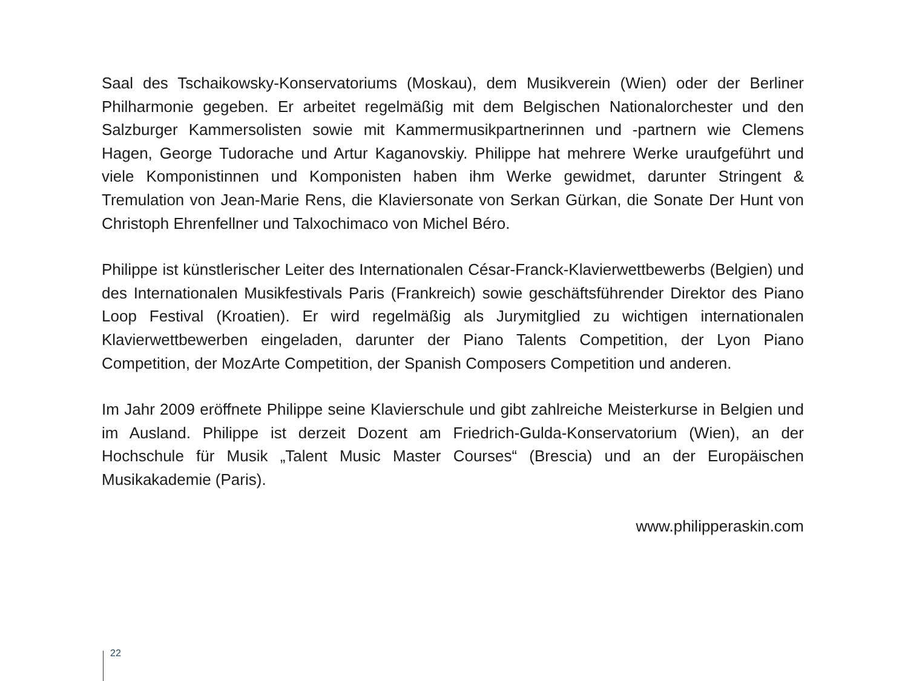Saal des Tschaikowsky-Konservatoriums (Moskau), dem Musikverein (Wien) oder der Berliner Philharmonie gegeben. Er arbeitet regelmäßig mit dem Belgischen National­orchester und den Salzburger Kammersolisten sowie mit Kammermusikpartnerinnen und -partnern wie Clemens Hagen, George Tudorache und Artur Kaganovskiy. Philippe hat mehrere Werke uraufgeführt und viele Komponistinnen und Komponisten haben ihm Werke gewidmet, darunter Stringent & Tremulation von Jean-Marie Rens, die Klaviersonate von Serkan Gürkan, die Sonate Der Hunt von Christoph Ehrenfellner und Talxochimaco von Michel Béro.
Philippe ist künstlerischer Leiter des Internationalen César-Franck-Klavierwettbewerbs (Belgien) und des Internationalen Musikfestivals Paris (Frankreich) sowie geschäfts­führender Direktor des Piano Loop Festival (Kroatien). Er wird regelmäßig als Jurymitglied zu wichtigen internationalen Klavierwettbewerben eingeladen, darunter der Piano Talents Competition, der Lyon Piano Competition, der MozArte Competition, der Spanish Composers Competition und anderen.
Im Jahr 2009 eröffnete Philippe seine Klavierschule und gibt zahlreiche Meisterkurse in Belgien und im Ausland. Philippe ist derzeit Dozent am Friedrich-Gulda-Konservatorium (Wien), an der Hochschule für Musik „Talent Music Master Courses“ (Brescia) und an der Europäischen Musikakademie (Paris).
www.philipperaskin.com
22